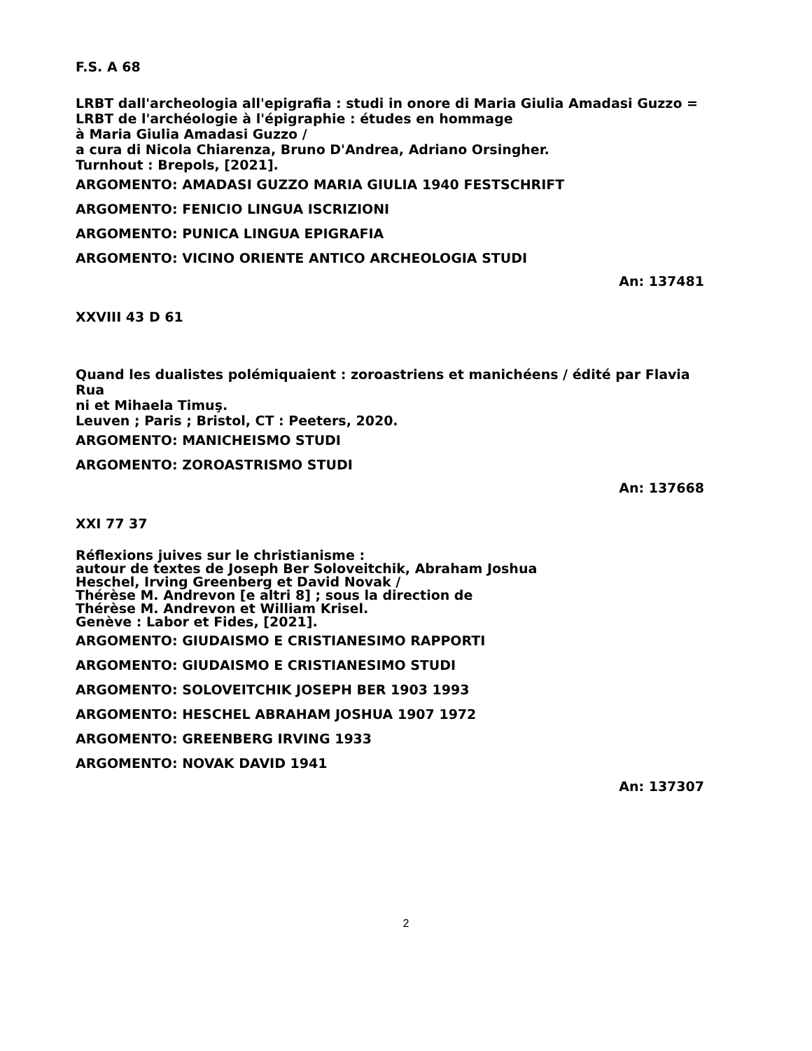F.S. A 68
LRBT dall'archeologia all'epigrafia : studi in onore di Maria Giulia Amadasi Guzzo =
LRBT de l'archéologie à l'épigraphie : études en hommage
à Maria Giulia Amadasi Guzzo /
a cura di Nicola Chiarenza, Bruno D'Andrea, Adriano Orsingher.
Turnhout : Brepols, [2021].
ARGOMENTO: AMADASI GUZZO MARIA GIULIA 1940 FESTSCHRIFT
ARGOMENTO: FENICIO LINGUA ISCRIZIONI
ARGOMENTO: PUNICA LINGUA EPIGRAFIA
ARGOMENTO: VICINO ORIENTE ANTICO ARCHEOLOGIA STUDI
An: 137481
XXVIII 43 D 61
Quand les dualistes polémiquaient : zoroastriens et manichéens / édité par Flavia Rua
ni et Mihaela Timuş.
Leuven ; Paris ; Bristol, CT : Peeters, 2020.
ARGOMENTO: MANICHEISMO STUDI
ARGOMENTO: ZOROASTRISMO STUDI
An: 137668
XXI 77 37
Réflexions juives sur le christianisme :
autour de textes de Joseph Ber Soloveitchik, Abraham Joshua
Heschel, Irving Greenberg et David Novak /
Thérèse M. Andrevon [e altri 8] ; sous la direction de
Thérèse M. Andrevon et William Krisel.
Genève : Labor et Fides, [2021].
ARGOMENTO: GIUDAISMO E CRISTIANESIMO RAPPORTI
ARGOMENTO: GIUDAISMO E CRISTIANESIMO STUDI
ARGOMENTO: SOLOVEITCHIK JOSEPH BER 1903 1993
ARGOMENTO: HESCHEL ABRAHAM JOSHUA 1907 1972
ARGOMENTO: GREENBERG IRVING 1933
ARGOMENTO: NOVAK DAVID 1941
An: 137307
2